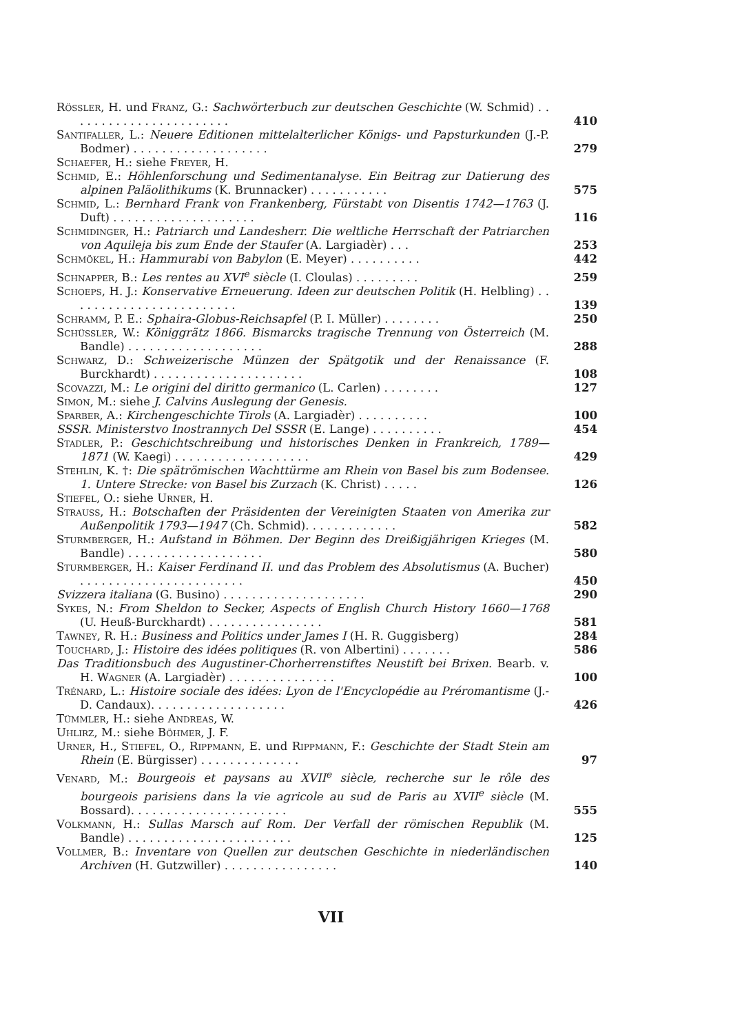Rössler, H. und Franz, G.: Sachwörterbuch zur deutschen Geschichte (W. Schmid) . . . . . . . . . . . . . . . . . . . . . . .
410
Santifaller, L.: Neuere Editionen mittelalterlicher Königs- und Papsturkunden (J.-P. Bodmer) . . . . . . . . . . . . . . . . . . .
279
Schaefer, H.: siehe Freyer, H.
Schmid, E.: Höhlenforschung und Sedimentanalyse. Ein Beitrag zur Datierung des alpinen Paläolithikums (K. Brunnacker) . . . . . . . . . . .
575
Schmid, L.: Bernhard Frank von Frankenberg, Fürstabt von Disentis 1742—1763 (J. Duft) . . . . . . . . . . . . . . . . . . . .
116
Schmidinger, H.: Patriarch und Landesherr. Die weltliche Herrschaft der Patriarchen von Aquileja bis zum Ende der Staufer (A. Largiadèr) . . .
253
Schmökel, H.: Hammurabi von Babylon (E. Meyer) . . . . . . . . . .
442
Schnapper, B.: Les rentes au XVI<sup>e</sup> siècle (I. Cloulas) . . . . . . . . .
259
Schoeps, H. J.: Konservative Erneuerung. Ideen zur deutschen Politik (H. Helbling) . . . . . . . . . . . . . . . . . . . . . . . .
139
Schramm, P. E.: Sphaira-Globus-Reichsapfel (P. I. Müller) . . . . . . . .
250
Schüssler, W.: Königgrätz 1866. Bismarcks tragische Trennung von Österreich (M. Bandle) . . . . . . . . . . . . . . . . . . .
288
Schwarz, D.: Schweizerische Münzen der Spätgotik und der Renaissance (F. Burckhardt) . . . . . . . . . . . . . . . . . . . . .
108
Scovazzi, M.: Le origini del diritto germanico (L. Carlen) . . . . . . . .
127
Simon, M.: siehe J. Calvins Auslegung der Genesis.
Sparber, A.: Kirchengeschichte Tirols (A. Largiadèr) . . . . . . . . . .
100
SSSR. Ministerstvo Inostrannych Del SSSR (E. Lange) . . . . . . . . . .
454
Stadler, P.: Geschichtschreibung und historisches Denken in Frankreich, 1789—1871 (W. Kaegi) . . . . . . . . . . . . . . . . . . .
429
Stehlin, K. †: Die spätrömischen Wachttürme am Rhein von Basel bis zum Bodensee. 1. Untere Strecke: von Basel bis Zurzach (K. Christ) . . . . .
126
Stiefel, O.: siehe Urner, H.
Strauss, H.: Botschaften der Präsidenten der Vereinigten Staaten von Amerika zur Außenpolitik 1793—1947 (Ch. Schmid). . . . . . . . . . . . .
582
Sturmberger, H.: Aufstand in Böhmen. Der Beginn des Dreißigjährigen Krieges (M. Bandle) . . . . . . . . . . . . . . . . . . .
580
Sturmberger, H.: Kaiser Ferdinand II. und das Problem des Absolutismus (A. Bucher) . . . . . . . . . . . . . . . . . . . . . . .
450
Svizzera italiana (G. Busino) . . . . . . . . . . . . . . . . . . . .
290
Sykes, N.: From Sheldon to Secker, Aspects of English Church History 1660—1768 (U. Heuß-Burckhardt) . . . . . . . . . . . . . . . .
581
Tawney, R. H.: Business and Politics under James I (H. R. Guggisberg)
284
Touchard, J.: Histoire des idées politiques (R. von Albertini) . . . . . . .
586
Das Traditionsbuch des Augustiner-Chorherrenstiftes Neustift bei Brixen. Bearb. v. H. Wagner (A. Largiadèr) . . . . . . . . . . . . . . .
100
Trénard, L.: Histoire sociale des idées: Lyon de l'Encyclopédie au Préromantisme (J.-D. Candaux). . . . . . . . . . . . . . . . . . .
426
Tümmler, H.: siehe Andreas, W.
Uhlirz, M.: siehe Böhmer, J. F.
Urner, H., Stiefel, O., Rippmann, E. und Rippmann, F.: Geschichte der Stadt Stein am Rhein (E. Bürgisser) . . . . . . . . . . . . . .
97
Venard, M.: Bourgeois et paysans au XVII<sup>e</sup> siècle, recherche sur le rôle des bourgeois parisiens dans la vie agricole au sud de Paris au XVII<sup>e</sup> siècle (M. Bossard). . . . . . . . . . . . . . . . . . . . . .
555
Volkmann, H.: Sullas Marsch auf Rom. Der Verfall der römischen Republik (M. Bandle) . . . . . . . . . . . . . . . . . . . . . . .
125
Vollmer, B.: Inventare von Quellen zur deutschen Geschichte in niederländischen Archiven (H. Gutzwiller) . . . . . . . . . . . . . . . .
140
VII